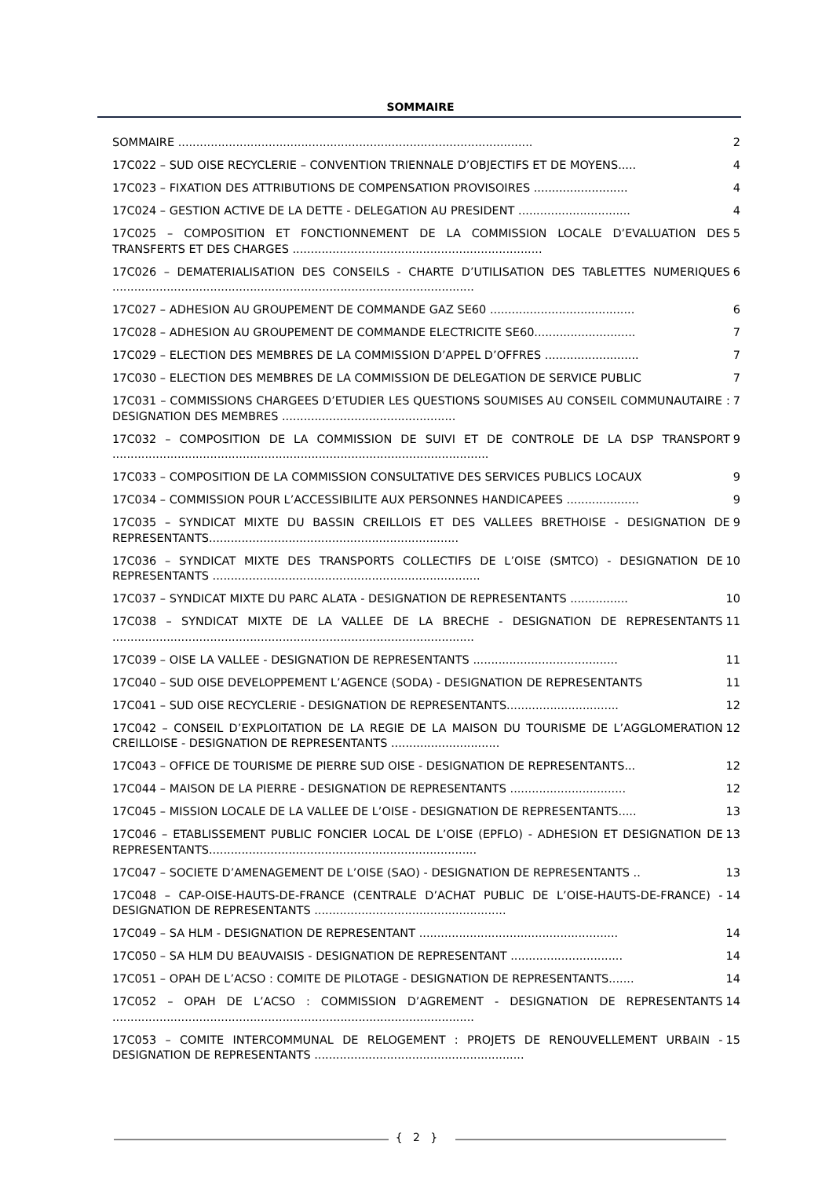SOMMAIRE
SOMMAIRE .................................................................................................. 2
17C022 – SUD OISE RECYCLERIE – CONVENTION TRIENNALE D’OBJECTIFS ET DE MOYENS..... 4
17C023 – FIXATION DES ATTRIBUTIONS DE COMPENSATION PROVISOIRES .......................... 4
17C024 – GESTION ACTIVE DE LA DETTE - DELEGATION AU PRESIDENT ............................... 4
17C025 – COMPOSITION ET FONCTIONNEMENT DE LA COMMISSION LOCALE D’EVALUATION DES TRANSFERTS ET DES CHARGES ..................................................................... 5
17C026 – DEMATERIALISATION DES CONSEILS - CHARTE D’UTILISATION DES TABLETTES NUMERIQUES .................................................................................................... 6
17C027 – ADHESION AU GROUPEMENT DE COMMANDE GAZ SE60 ........................................ 6
17C028 – ADHESION AU GROUPEMENT DE COMMANDE ELECTRICITE SE60............................ 7
17C029 – ELECTION DES MEMBRES DE LA COMMISSION D’APPEL D’OFFRES .......................... 7
17C030 – ELECTION DES MEMBRES DE LA COMMISSION DE DELEGATION DE SERVICE PUBLIC 7
17C031 – COMMISSIONS CHARGEES D’ETUDIER LES QUESTIONS SOUMISES AU CONSEIL COMMUNAUTAIRE : DESIGNATION DES MEMBRES ................................................ 7
17C032 – COMPOSITION DE LA COMMISSION DE SUIVI ET DE CONTROLE DE LA DSP TRANSPORT ........................................................................................................ 9
17C033 – COMPOSITION DE LA COMMISSION CONSULTATIVE DES SERVICES PUBLICS LOCAUX 9
17C034 – COMMISSION POUR L’ACCESSIBILITE AUX PERSONNES HANDICAPEES .................... 9
17C035 – SYNDICAT MIXTE DU BASSIN CREILLOIS ET DES VALLEES BRETHOISE - DESIGNATION DE REPRESENTANTS..................................................................... 9
17C036 – SYNDICAT MIXTE DES TRANSPORTS COLLECTIFS DE L’OISE (SMTCO) - DESIGNATION DE REPRESENTANTS .......................................................................... 10
17C037 – SYNDICAT MIXTE DU PARC ALATA - DESIGNATION DE REPRESENTANTS ................ 10
17C038 – SYNDICAT MIXTE DE LA VALLEE DE LA BRECHE - DESIGNATION DE REPRESENTANTS .................................................................................................... 11
17C039 – OISE LA VALLEE - DESIGNATION DE REPRESENTANTS ........................................ 11
17C040 – SUD OISE DEVELOPPEMENT L’AGENCE (SODA) - DESIGNATION DE REPRESENTANTS 11
17C041 – SUD OISE RECYCLERIE - DESIGNATION DE REPRESENTANTS............................... 12
17C042 – CONSEIL D’EXPLOITATION DE LA REGIE DE LA MAISON DU TOURISME DE L’AGGLOMERATION CREILLOISE - DESIGNATION DE REPRESENTANTS .............................. 12
17C043 – OFFICE DE TOURISME DE PIERRE SUD OISE - DESIGNATION DE REPRESENTANTS... 12
17C044 – MAISON DE LA PIERRE - DESIGNATION DE REPRESENTANTS ................................ 12
17C045 – MISSION LOCALE DE LA VALLEE DE L’OISE - DESIGNATION DE REPRESENTANTS..... 13
17C046 – ETABLISSEMENT PUBLIC FONCIER LOCAL DE L’OISE (EPFLO) - ADHESION ET DESIGNATION DE REPRESENTANTS.......................................................................... 13
17C047 – SOCIETE D’AMENAGEMENT DE L’OISE (SAO) - DESIGNATION DE REPRESENTANTS .. 13
17C048 – CAP-OISE-HAUTS-DE-FRANCE (CENTRALE D’ACHAT PUBLIC DE L’OISE-HAUTS-DE-FRANCE) - DESIGNATION DE REPRESENTANTS ..................................................... 14
17C049 – SA HLM - DESIGNATION DE REPRESENTANT ....................................................... 14
17C050 – SA HLM DU BEAUVAISIS - DESIGNATION DE REPRESENTANT ............................... 14
17C051 – OPAH DE L’ACSO : COMITE DE PILOTAGE - DESIGNATION DE REPRESENTANTS....... 14
17C052 – OPAH DE L’ACSO : COMMISSION D’AGREMENT - DESIGNATION DE REPRESENTANTS .................................................................................................... 14
17C053 – COMITE INTERCOMMUNAL DE RELOGEMENT : PROJETS DE RENOUVELLEMENT URBAIN - DESIGNATION DE REPRESENTANTS .......................................................... 15
{ 2 }